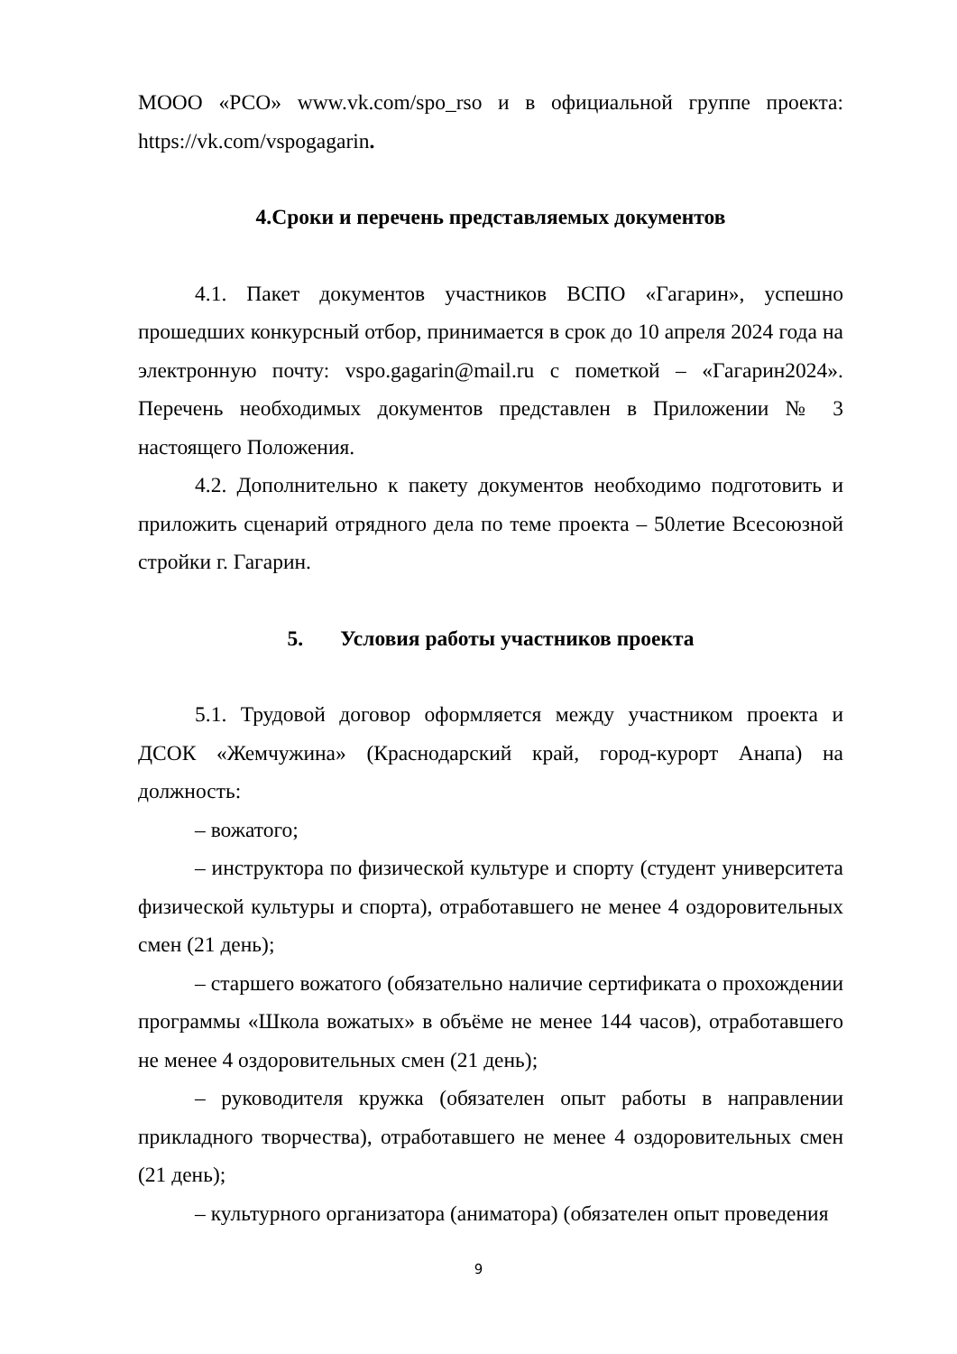МООО «РСО» www.vk.com/spo_rso и в официальной группе проекта: https://vk.com/vspogagarin.
4.Сроки и перечень представляемых документов
4.1. Пакет документов участников ВСПО «Гагарин», успешно прошедших конкурсный отбор, принимается в срок до 10 апреля 2024 года на электронную почту: vspo.gagarin@mail.ru с пометкой – «Гагарин2024». Перечень необходимых документов представлен в Приложении № 3 настоящего Положения.
4.2. Дополнительно к пакету документов необходимо подготовить и приложить сценарий отрядного дела по теме проекта – 50летие Всесоюзной стройки г. Гагарин.
5. Условия работы участников проекта
5.1. Трудовой договор оформляется между участником проекта и ДСОК «Жемчужина» (Краснодарский край, город-курорт Анапа) на должность:
– вожатого;
– инструктора по физической культуре и спорту (студент университета физической культуры и спорта), отработавшего не менее 4 оздоровительных смен (21 день);
– старшего вожатого (обязательно наличие сертификата о прохождении программы «Школа вожатых» в объёме не менее 144 часов), отработавшего не менее 4 оздоровительных смен (21 день);
– руководителя кружка (обязателен опыт работы в направлении прикладного творчества), отработавшего не менее 4 оздоровительных смен (21 день);
– культурного организатора (аниматора) (обязателен опыт проведения
9